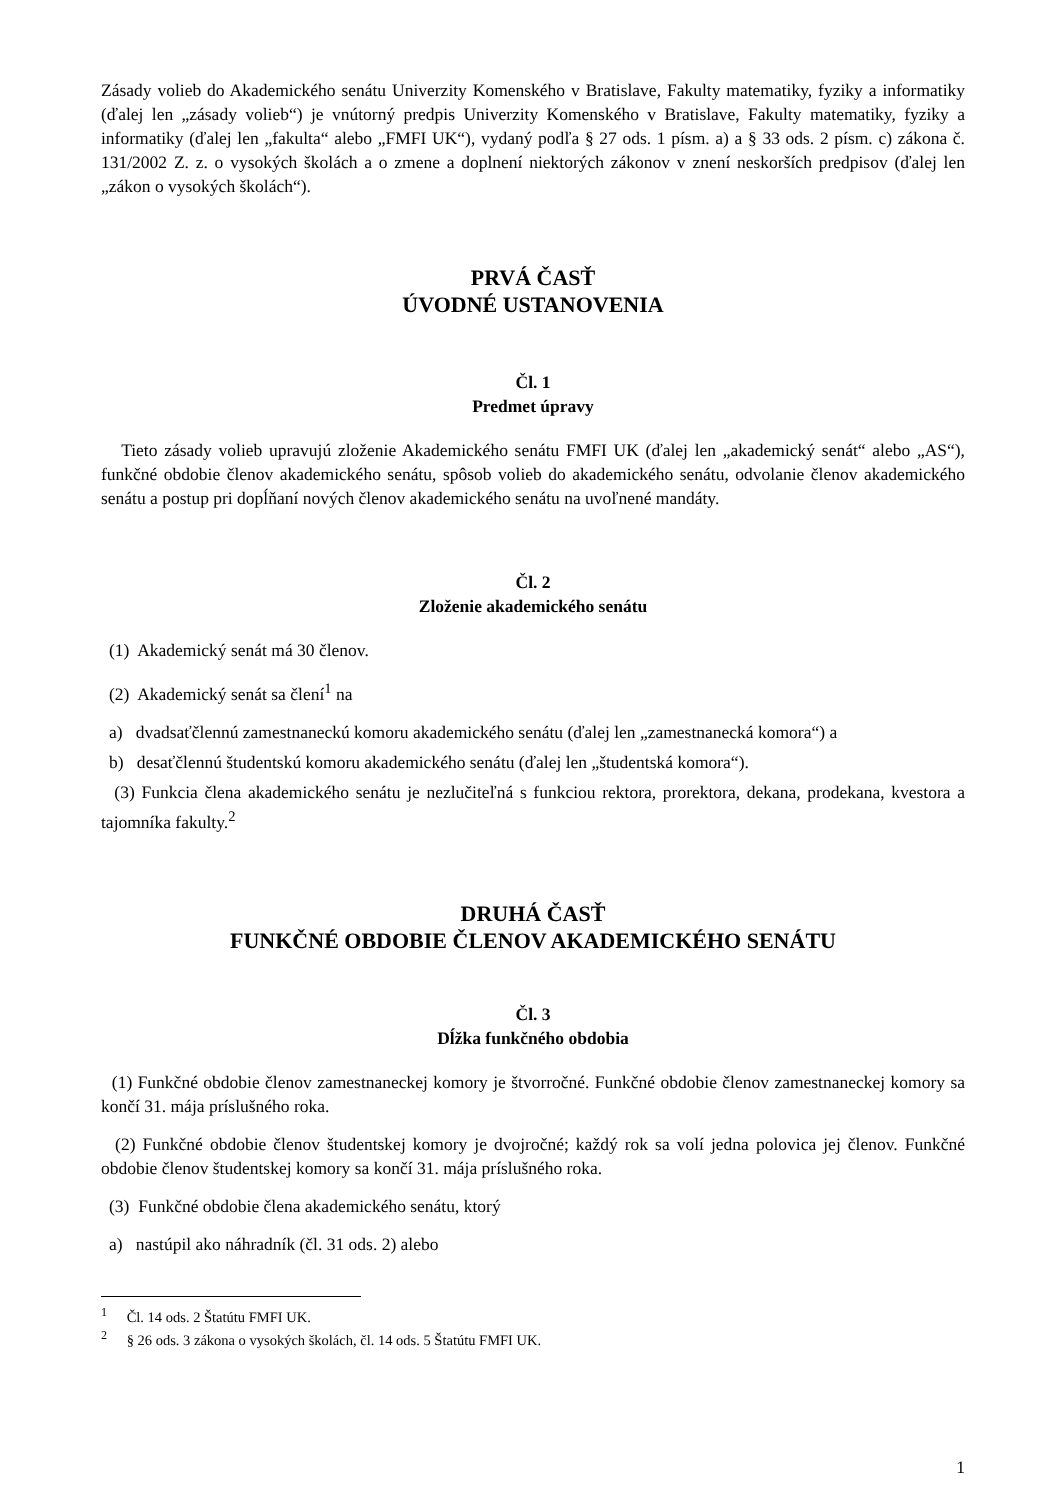Zásady volieb do Akademického senátu Univerzity Komenského v Bratislave, Fakulty matematiky, fyziky a informatiky (ďalej len „zásady volieb“) je vnútorný predpis Univerzity Komenského v Bratislave, Fakulty matematiky, fyziky a informatiky (ďalej len „fakulta“ alebo „FMFI UK“), vydaný podľa § 27 ods. 1 písm. a) a § 33 ods. 2 písm. c) zákona č. 131/2002 Z. z. o vysokých školách a o zmene a doplnení niektorých zákonov v znení neskorších predpisov (ďalej len „zákon o vysokých školách“).
PRVÁ ČASŤ
ÚVODNÉ USTANOVENIA
Čl. 1
Predmet úpravy
Tieto zásady volieb upravujú zloženie Akademického senátu FMFI UK (ďalej len „akademický senát“ alebo „AS“), funkčné obdobie členov akademického senátu, spôsob volieb do akademického senátu, odvolanie členov akademického senátu a postup pri dopĺňaní nových členov akademického senátu na uvoľnené mandáty.
Čl. 2
Zloženie akademického senátu
(1) Akademický senát má 30 členov.
(2) Akademický senát sa člení<sup>1</sup> na
a) dvadsaťčlennú zamestnaneckú komoru akademického senátu (ďalej len „zamestnanecká komora“) a
b) desaťčlennú študentskú komoru akademického senátu (ďalej len „študentská komora“).
(3) Funkcia člena akademického senátu je nezlučiteľná s funkciou rektora, prorektora, dekana, prodekana, kvestora a tajomníka fakulty.<sup>2</sup>
DRUHÁ ČASŤ
FUNKČNÉ OBDOBIE ČLENOV AKADEMICKÉHO SENÁTU
Čl. 3
Dĺžka funkčného obdobia
(1) Funkčné obdobie členov zamestnaneckej komory je štvorročné. Funkčné obdobie členov zamestnaneckej komory sa končí 31. mája príslušného roka.
(2) Funkčné obdobie členov študentskej komory je dvojročné; každý rok sa volí jedna polovica jej členov. Funkčné obdobie členov študentskej komory sa končí 31. mája príslušného roka.
(3) Funkčné obdobie člena akademického senátu, ktorý
a) nastúpil ako náhradník (čl. 31 ods. 2) alebo
<sup>1</sup> Čl. 14 ods. 2 Štatútu FMFI UK.
<sup>2</sup> § 26 ods. 3 zákona o vysokých školách, čl. 14 ods. 5 Štatútu FMFI UK.
1